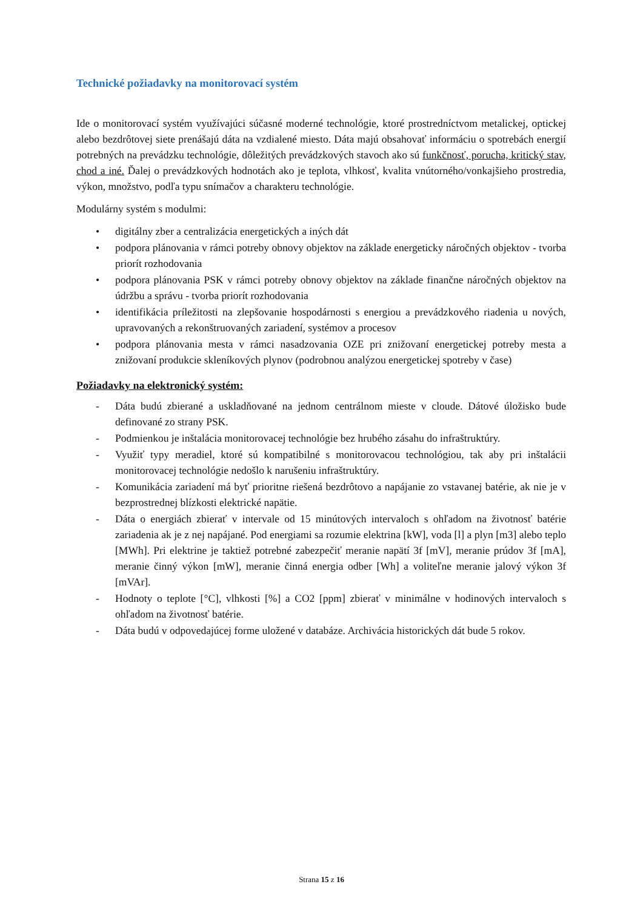Technické požiadavky na monitorovací systém
Ide o monitorovací systém využívajúci súčasné moderné technológie, ktoré prostredníctvom metalickej, optickej alebo bezdrôtovej siete prenášajú dáta na vzdialené miesto. Dáta majú obsahovať informáciu o spotrebách energií potrebných na prevádzku technológie, dôležitých prevádzkových stavoch ako sú funkčnosť, porucha, kritický stav, chod a iné. Ďalej o prevádzkových hodnotách ako je teplota, vlhkosť, kvalita vnútorného/vonkajšieho prostredia, výkon, množstvo, podľa typu snímačov a charakteru technológie.
Modulárny systém s modulmi:
• digitálny zber a centralizácia energetických a iných dát
• podpora plánovania v rámci potreby obnovy objektov na základe energeticky náročných objektov - tvorba priorít rozhodovania
• podpora plánovania PSK v rámci potreby obnovy objektov na základe finančne náročných objektov na údržbu a správu - tvorba priorít rozhodovania
• identifikácia príležitosti na zlepšovanie hospodárnosti s energiou a prevádzkového riadenia u nových, upravovaných a rekonštruovaných zariadení, systémov a procesov
• podpora plánovania mesta v rámci nasadzovania OZE pri znižovaní energetickej potreby mesta a znižovaní produkcie skleníkových plynov (podrobnou analýzou energetickej spotreby v čase)
Požiadavky na elektronický systém:
- Dáta budú zbierané a uskladňované na jednom centrálnom mieste v cloude. Dátové úložisko bude definované zo strany PSK.
- Podmienkou je inštalácia monitorovacej technológie bez hrubého zásahu do infraštruktúry.
- Využiť typy meradiel, ktoré sú kompatibilné s monitorovacou technológiou, tak aby pri inštalácii monitorovacej technológie nedošlo k narušeniu infraštruktúry.
- Komunikácia zariadení má byť prioritne riešená bezdrôtovo a napájanie zo vstavanej batérie, ak nie je v bezprostrednej blízkosti elektrické napätie.
- Dáta o energiách zbierať v intervale od 15 minútových intervaloch s ohľadom na životnosť batérie zariadenia ak je z nej napájané. Pod energiami sa rozumie elektrina [kW], voda [l] a plyn [m3] alebo teplo [MWh]. Pri elektrine je taktiež potrebné zabezpečiť meranie napätí 3f [mV], meranie prúdov 3f [mA], meranie činný výkon [mW], meranie činná energia odber [Wh] a voliteľne meranie jalový výkon 3f [mVAr].
- Hodnoty o teplote [°C], vlhkosti [%] a CO2 [ppm] zbierať v minimálne v hodinových intervaloch s ohľadom na životnosť batérie.
- Dáta budú v odpovedajúcej forme uložené v databáze. Archivácia historických dát bude 5 rokov.
Strana 15 z 16